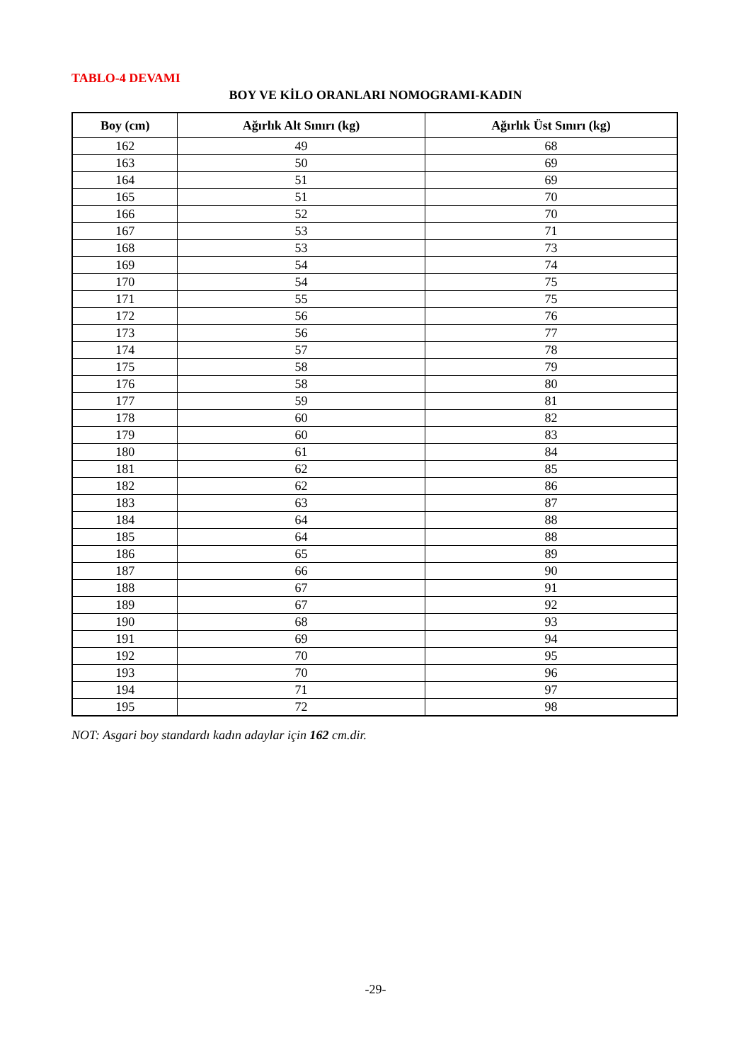TABLO-4 DEVAMI
BOY VE KİLO ORANLARI NOMOGRAMI-KADIN
| Boy (cm) | Ağırlık Alt Sınırı (kg) | Ağırlık Üst Sınırı (kg) |
| --- | --- | --- |
| 162 | 49 | 68 |
| 163 | 50 | 69 |
| 164 | 51 | 69 |
| 165 | 51 | 70 |
| 166 | 52 | 70 |
| 167 | 53 | 71 |
| 168 | 53 | 73 |
| 169 | 54 | 74 |
| 170 | 54 | 75 |
| 171 | 55 | 75 |
| 172 | 56 | 76 |
| 173 | 56 | 77 |
| 174 | 57 | 78 |
| 175 | 58 | 79 |
| 176 | 58 | 80 |
| 177 | 59 | 81 |
| 178 | 60 | 82 |
| 179 | 60 | 83 |
| 180 | 61 | 84 |
| 181 | 62 | 85 |
| 182 | 62 | 86 |
| 183 | 63 | 87 |
| 184 | 64 | 88 |
| 185 | 64 | 88 |
| 186 | 65 | 89 |
| 187 | 66 | 90 |
| 188 | 67 | 91 |
| 189 | 67 | 92 |
| 190 | 68 | 93 |
| 191 | 69 | 94 |
| 192 | 70 | 95 |
| 193 | 70 | 96 |
| 194 | 71 | 97 |
| 195 | 72 | 98 |
NOT: Asgari boy standardı kadın adaylar için 162 cm.dir.
-29-